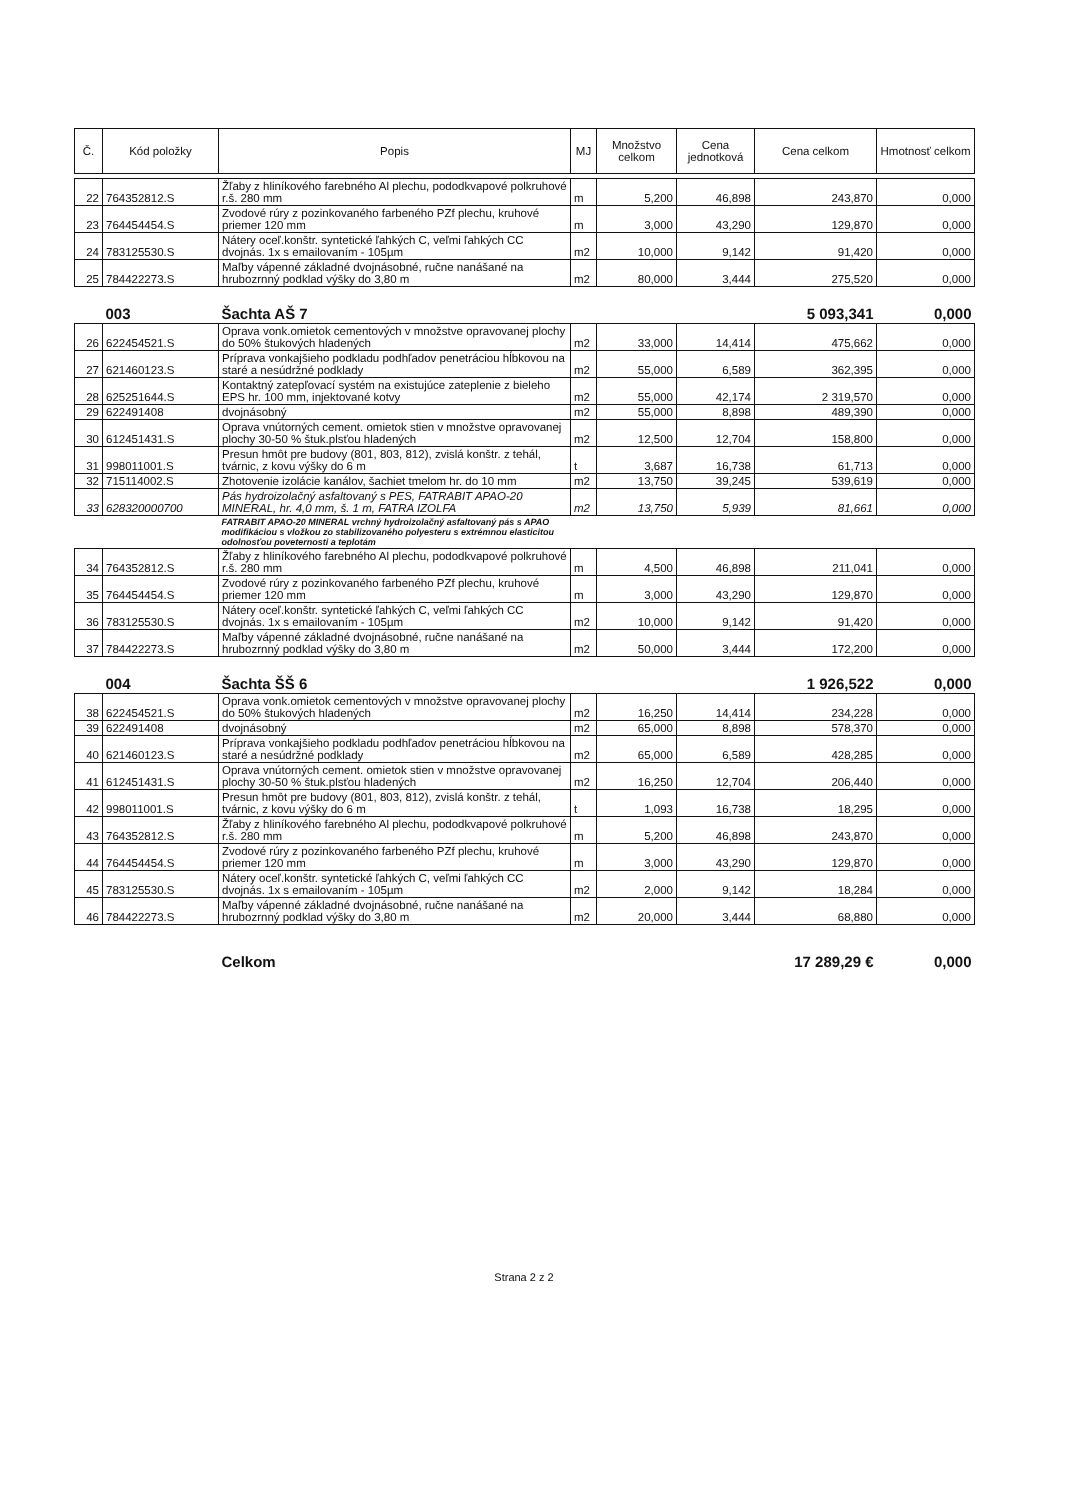| Č. | Kód položky | Popis | MJ | Množstvo celkom | Cena jednotková | Cena celkom | Hmotnosť celkom |
| --- | --- | --- | --- | --- | --- | --- | --- |
| 22 | 764352812.S | Žľaby z hliníkového farebného Al plechu, pododkvapové polkruhové r.š. 280 mm | m | 5,200 | 46,898 | 243,870 | 0,000 |
| 23 | 764454454.S | Zvodové rúry z pozinkovaného farbeného PZf plechu, kruhové priemer 120 mm | m | 3,000 | 43,290 | 129,870 | 0,000 |
| 24 | 783125530.S | Nátery oceľ.konštr. syntetické ľahkých C, veľmi ľahkých CC dvojnás. 1x s emailovaním - 105µm | m2 | 10,000 | 9,142 | 91,420 | 0,000 |
| 25 | 784422273.S | Maľby vápenné základné dvojnásobné, ručne nanášané na hrubozrnný podklad výšky do 3,80 m | m2 | 80,000 | 3,444 | 275,520 | 0,000 |
| | 003 | Šachta AŠ 7 | | | | 5 093,341 | 0,000 |
| 26 | 622454521.S | Oprava vonk.omietok cementových v množstve opravovanej plochy do 50% štukových hladených | m2 | 33,000 | 14,414 | 475,662 | 0,000 |
| 27 | 621460123.S | Príprava vonkajšieho podkladu podhľadov penetráciou hĺbkovou na staré a nesúdržné podklady | m2 | 55,000 | 6,589 | 362,395 | 0,000 |
| 28 | 625251644.S | Kontaktný zatepľovací systém na existujúce zateplenie z bieleho EPS hr. 100 mm, injektované kotvy | m2 | 55,000 | 42,174 | 2 319,570 | 0,000 |
| 29 | 622491408 | dvojnásobný | m2 | 55,000 | 8,898 | 489,390 | 0,000 |
| 30 | 612451431.S | Oprava vnútorných cement. omietok stien v množstve opravovanej plochy 30-50 % štuk.plsťou hladených | m2 | 12,500 | 12,704 | 158,800 | 0,000 |
| 31 | 998011001.S | Presun hmôt pre budovy (801, 803, 812), zvislá konštr. z tehál, tvárnic, z kovu výšky do 6 m | t | 3,687 | 16,738 | 61,713 | 0,000 |
| 32 | 715114002.S | Zhotovenie izolácie kanálov, šachiet tmelom hr. do 10 mm | m2 | 13,750 | 39,245 | 539,619 | 0,000 |
| 33 | 628320000700 | Pás hydroizolačný asfaltovaný s PES, FATRABIT APAO-20 MINERAL, hr. 4,0 mm, š. 1 m, FATRA IZOLFA | m2 | 13,750 | 5,939 | 81,661 | 0,000 |
| | | FATRABIT APAO-20 MINERAL vrchný hydroizolačný asfaltovaný pás s APAO modifikáciou s vložkou zo stabilizovaného polyesteru s extrémnou elasticitou odolnosťou poveternosti a teplotám | | | | | |
| 34 | 764352812.S | Žľaby z hliníkového farebného Al plechu, pododkvapové polkruhové r.š. 280 mm | m | 4,500 | 46,898 | 211,041 | 0,000 |
| 35 | 764454454.S | Zvodové rúry z pozinkovaného farbeného PZf plechu, kruhové priemer 120 mm | m | 3,000 | 43,290 | 129,870 | 0,000 |
| 36 | 783125530.S | Nátery oceľ.konštr. syntetické ľahkých C, veľmi ľahkých CC dvojnás. 1x s emailovaním - 105µm | m2 | 10,000 | 9,142 | 91,420 | 0,000 |
| 37 | 784422273.S | Maľby vápenné základné dvojnásobné, ručne nanášané na hrubozrnný podklad výšky do 3,80 m | m2 | 50,000 | 3,444 | 172,200 | 0,000 |
| | 004 | Šachta ŠŠ 6 | | | | 1 926,522 | 0,000 |
| 38 | 622454521.S | Oprava vonk.omietok cementových v množstve opravovanej plochy do 50% štukových hladených | m2 | 16,250 | 14,414 | 234,228 | 0,000 |
| 39 | 622491408 | dvojnásobný | m2 | 65,000 | 8,898 | 578,370 | 0,000 |
| 40 | 621460123.S | Príprava vonkajšieho podkladu podhľadov penetráciou hĺbkovou na staré a nesúdržné podklady | m2 | 65,000 | 6,589 | 428,285 | 0,000 |
| 41 | 612451431.S | Oprava vnútorných cement. omietok stien v množstve opravovanej plochy 30-50 % štuk.plsťou hladených | m2 | 16,250 | 12,704 | 206,440 | 0,000 |
| 42 | 998011001.S | Presun hmôt pre budovy (801, 803, 812), zvislá konštr. z tehál, tvárnic, z kovu výšky do 6 m | t | 1,093 | 16,738 | 18,295 | 0,000 |
| 43 | 764352812.S | Žľaby z hliníkového farebného Al plechu, pododkvapové polkruhové r.š. 280 mm | m | 5,200 | 46,898 | 243,870 | 0,000 |
| 44 | 764454454.S | Zvodové rúry z pozinkovaného farbeného PZf plechu, kruhové priemer 120 mm | m | 3,000 | 43,290 | 129,870 | 0,000 |
| 45 | 783125530.S | Nátery oceľ.konštr. syntetické ľahkých C, veľmi ľahkých CC dvojnás. 1x s emailovaním - 105µm | m2 | 2,000 | 9,142 | 18,284 | 0,000 |
| 46 | 784422273.S | Maľby vápenné základné dvojnásobné, ručne nanášané na hrubozrnný podklad výšky do 3,80 m | m2 | 20,000 | 3,444 | 68,880 | 0,000 |
| | | Celkom | | | | 17 289,29 € | 0,000 |
Strana 2 z 2